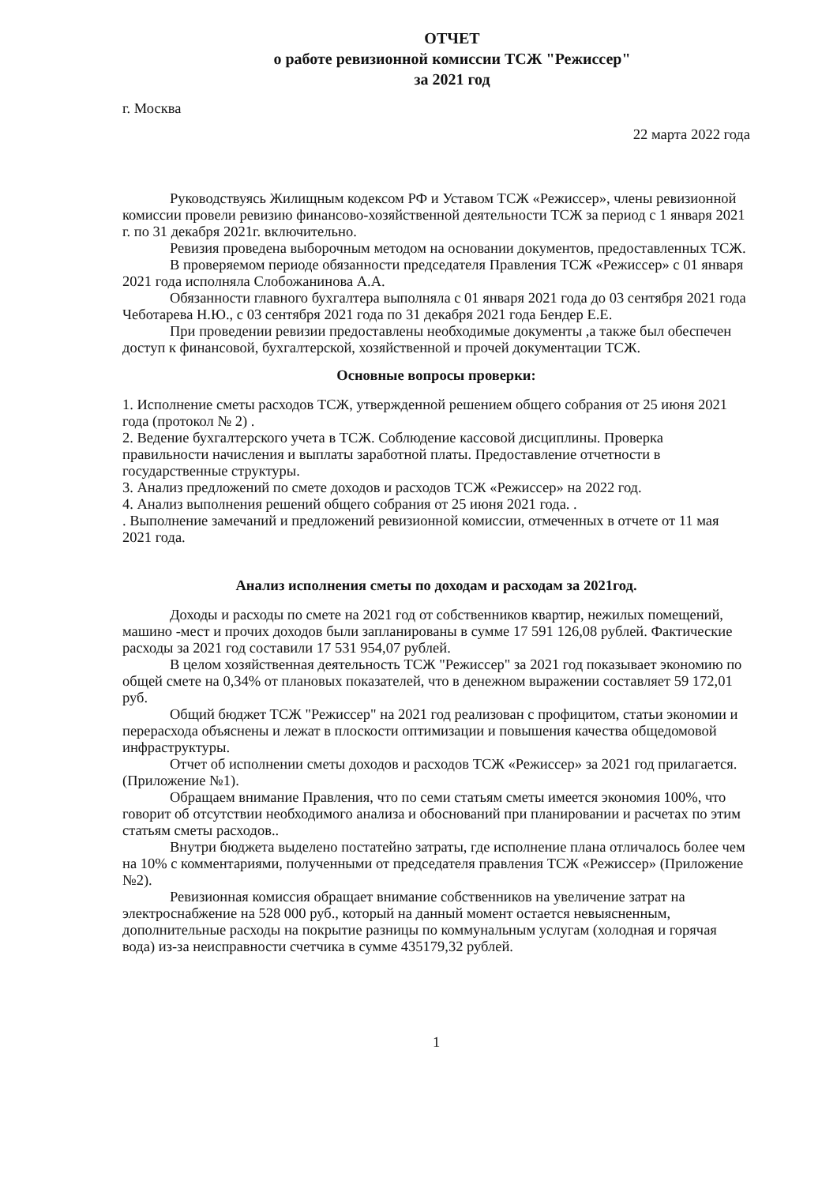ОТЧЕТ
о работе ревизионной комиссии ТСЖ "Режиссер"
за 2021 год
г. Москва
22 марта 2022 года
Руководствуясь Жилищным кодексом РФ и Уставом ТСЖ «Режиссер», члены ревизионной комиссии провели ревизию финансово-хозяйственной деятельности ТСЖ за период с 1 января 2021 г. по 31 декабря 2021г. включительно.
Ревизия проведена выборочным методом на основании документов, предоставленных ТСЖ.
В проверяемом периоде обязанности председателя Правления ТСЖ «Режиссер» с 01 января 2021 года исполняла Слобожанинова А.А.
Обязанности главного бухгалтера выполняла с 01 января 2021 года до 03 сентября 2021 года Чеботарева Н.Ю., с 03 сентября 2021 года по 31 декабря 2021 года Бендер Е.Е.
При проведении ревизии предоставлены необходимые документы ,а также был обеспечен доступ к финансовой, бухгалтерской, хозяйственной и прочей документации ТСЖ.
Основные вопросы проверки:
1. Исполнение сметы расходов ТСЖ, утвержденной решением общего собрания от 25 июня 2021 года (протокол № 2) .
2. Ведение бухгалтерского учета в ТСЖ. Соблюдение кассовой дисциплины. Проверка правильности начисления и выплаты заработной платы. Предоставление отчетности в государственные структуры.
3. Анализ предложений по смете доходов и расходов ТСЖ «Режиссер» на 2022 год.
4. Анализ выполнения решений общего собрания от 25 июня 2021 года. .
. Выполнение замечаний и предложений ревизионной комиссии, отмеченных в отчете от 11 мая 2021 года.
Анализ исполнения сметы по доходам и расходам за 2021год.
Доходы и расходы по смете на 2021 год от собственников квартир, нежилых помещений, машино -мест и прочих доходов были запланированы в сумме 17 591 126,08 рублей. Фактические расходы за 2021 год составили 17 531 954,07 рублей.
В целом хозяйственная деятельность ТСЖ "Режиссер" за 2021 год показывает экономию по общей смете на 0,34% от плановых показателей, что в денежном выражении составляет 59 172,01 руб.
Общий бюджет ТСЖ "Режиссер" на 2021 год реализован с профицитом, статьи экономии и перерасхода объяснены и лежат в плоскости оптимизации и повышения качества общедомовой инфраструктуры.
Отчет об исполнении сметы доходов и расходов ТСЖ «Режиссер» за 2021 год прилагается. (Приложение №1).
Обращаем внимание Правления, что по семи статьям сметы имеется экономия 100%, что говорит об отсутствии необходимого анализа и обоснований при планировании и расчетах по этим статьям сметы расходов..
Внутри бюджета выделено постатейно затраты, где исполнение плана отличалось более чем на 10% с комментариями, полученными от председателя правления ТСЖ «Режиссер» (Приложение №2).
Ревизионная комиссия обращает внимание собственников на увеличение затрат на электроснабжение на 528 000 руб., который на данный момент остается невыясненным, дополнительные расходы на покрытие разницы по коммунальным услугам (холодная и горячая вода) из-за неисправности счетчика в сумме 435179,32 рублей.
1